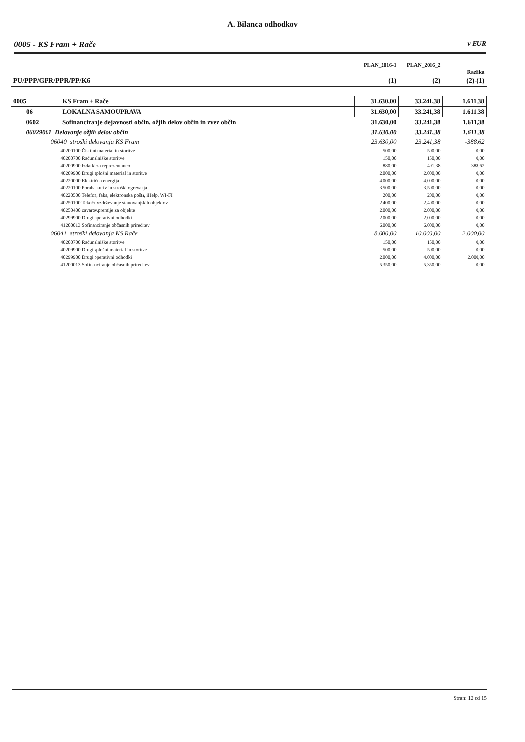A. Bilanca odhodkov
0005 - KS Fram + Rače v EUR
| | | PLAN_2016-1 | PLAN_2016_2 | Razlika |
| --- | --- | --- | --- | --- |
| PU/PPP/GPR/PPR/PP/K6 | | (1) | (2) | (2)-(1) |
| 0005 | KS Fram + Rače | 31.630,00 | 33.241,38 | 1.611,38 |
| 06 | LOKALNA SAMOUPRAVA | 31.630,00 | 33.241,38 | 1.611,38 |
| 0602 | Sofinanciranje dejavnosti občin, ožjih delov občin in zvez občin | 31.630,00 | 33.241,38 | 1.611,38 |
| 06029001 Delovanje ožjih delov občin | | 31.630,00 | 33.241,38 | 1.611,38 |
| 06040 stroški delovanja KS Fram | | 23.630,00 | 23.241,38 | -388,62 |
| 40200100 Čistilni material in storitve | | 500,00 | 500,00 | 0,00 |
| 40200700 Računalniške storitve | | 150,00 | 150,00 | 0,00 |
| 40200900 Izdatki za reprezentanco | | 880,00 | 491,38 | -388,62 |
| 40209900 Drugi splošni material in storitve | | 2.000,00 | 2.000,00 | 0,00 |
| 40220000 Električna energija | | 4.000,00 | 4.000,00 | 0,00 |
| 40220100 Poraba kuriv in stroški ogrevanja | | 3.500,00 | 3.500,00 | 0,00 |
| 40220500 Telefon, faks, elektronska pošta, iHelp, WI-FI | | 200,00 | 200,00 | 0,00 |
| 40250100 Tekoče vzdrževanje stanovanjskih objektov | | 2.400,00 | 2.400,00 | 0,00 |
| 40250400 zavarov.premije za objekte | | 2.000,00 | 2.000,00 | 0,00 |
| 40299900 Drugi operativni odhodki | | 2.000,00 | 2.000,00 | 0,00 |
| 41200013 Sofinanciranje občasnih prireditev | | 6.000,00 | 6.000,00 | 0,00 |
| 06041 stroški delovanja KS Rače | | 8.000,00 | 10.000,00 | 2.000,00 |
| 40200700 Računalniške storitve | | 150,00 | 150,00 | 0,00 |
| 40209900 Drugi splošni material in storitve | | 500,00 | 500,00 | 0,00 |
| 40299900 Drugi operativni odhodki | | 2.000,00 | 4.000,00 | 2.000,00 |
| 41200013 Sofinanciranje občasnih prireditev | | 5.350,00 | 5.350,00 | 0,00 |
Stran: 12 od 15